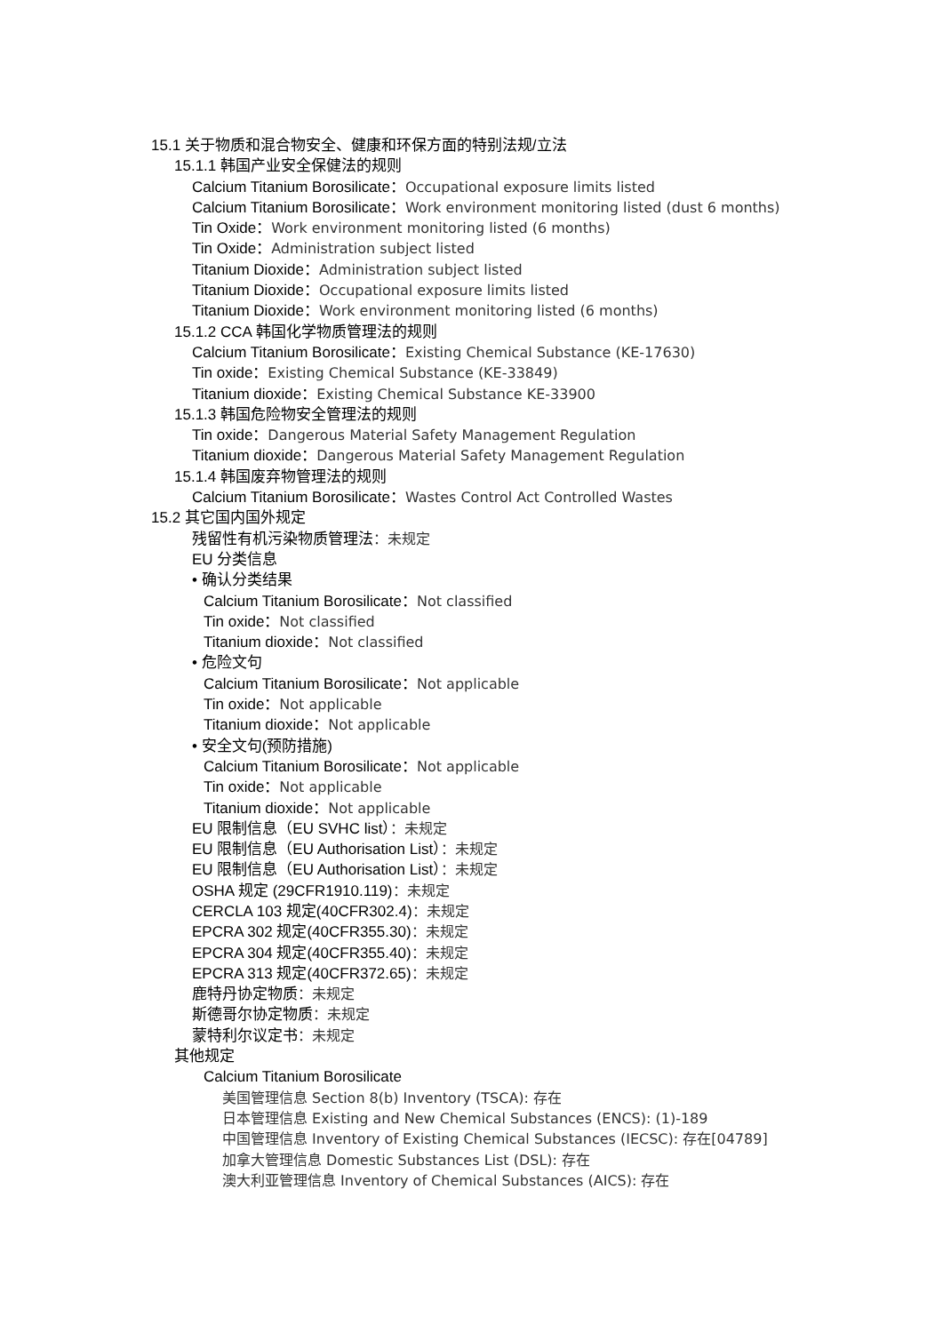15.1 关于物质和混合物安全、健康和环保方面的特别法规/立法
15.1.1 韩国产业安全保健法的规则
Calcium Titanium Borosilicate：Occupational exposure limits listed
Calcium Titanium Borosilicate：Work environment monitoring listed (dust 6 months)
Tin Oxide：Work environment monitoring listed (6 months)
Tin Oxide：Administration subject listed
Titanium Dioxide：Administration subject listed
Titanium Dioxide：Occupational exposure limits listed
Titanium Dioxide：Work environment monitoring listed (6 months)
15.1.2 CCA 韩国化学物质管理法的规则
Calcium Titanium Borosilicate：Existing Chemical Substance (KE-17630)
Tin oxide：Existing Chemical Substance (KE-33849)
Titanium dioxide：Existing Chemical Substance KE-33900
15.1.3 韩国危险物安全管理法的规则
Tin oxide：Dangerous Material Safety Management Regulation
Titanium dioxide：Dangerous Material Safety Management Regulation
15.1.4 韩国废弃物管理法的规则
Calcium Titanium Borosilicate：Wastes Control Act Controlled Wastes
15.2 其它国内国外规定
残留性有机污染物质管理法：未规定
EU 分类信息
• 确认分类结果
Calcium Titanium Borosilicate：Not classified
Tin oxide：Not classified
Titanium dioxide：Not classified
• 危险文句
Calcium Titanium Borosilicate：Not applicable
Tin oxide：Not applicable
Titanium dioxide：Not applicable
• 安全文句(预防措施)
Calcium Titanium Borosilicate：Not applicable
Tin oxide：Not applicable
Titanium dioxide：Not applicable
EU 限制信息（EU SVHC list）：未规定
EU 限制信息（EU Authorisation List）：未规定
EU 限制信息（EU Authorisation List）：未规定
OSHA 规定 (29CFR1910.119)：未规定
CERCLA 103 规定(40CFR302.4)：未规定
EPCRA 302 规定(40CFR355.30)：未规定
EPCRA 304 规定(40CFR355.40)：未规定
EPCRA 313 规定(40CFR372.65)：未规定
鹿特丹协定物质：未规定
斯德哥尔协定物质：未规定
蒙特利尔议定书：未规定
其他规定
Calcium Titanium Borosilicate
美国管理信息 Section 8(b) Inventory (TSCA): 存在
日本管理信息 Existing and New Chemical Substances (ENCS): (1)-189
中国管理信息 Inventory of Existing Chemical Substances (IECSC): 存在[04789]
加拿大管理信息 Domestic Substances List (DSL): 存在
澳大利亚管理信息 Inventory of Chemical Substances (AICS): 存在